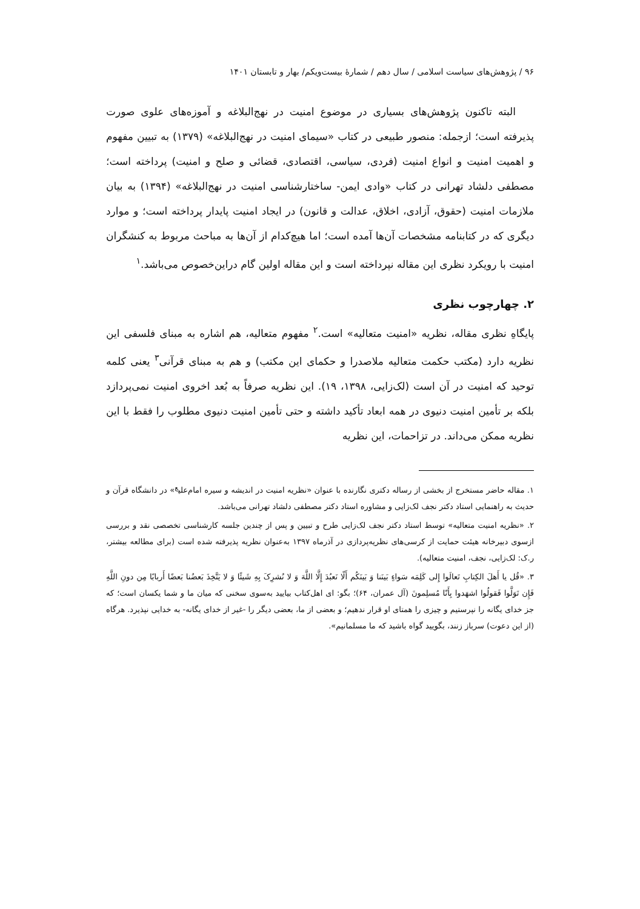۹۶ / پژوهش‌های سیاست اسلامی / سال دهم / شمارهٔ بیست‌ویکم/ بهار و تابستان ۱۴۰۱
البته تاکنون پژوهش‌های بسیاری در موضوع امنیت در نهج‌البلاغه و آموزه‌های علوی صورت پذیرفته است؛ ازجمله: منصور طبیعی در کتاب «سیمای امنیت در نهج‌البلاغه» (۱۳۷۹) به تبیین مفهوم و اهمیت امنیت و انواع امنیت (فردی، سیاسی، اقتصادی، قضائی و صلح و امنیت) پرداخته است؛ مصطفی دلشاد تهرانی در کتاب «وادی ایمن- ساختارشناسی امنیت در نهج‌البلاغه» (۱۳۹۴) به بیان ملازمات امنیت (حقوق، آزادی، اخلاق، عدالت و قانون) در ایجاد امنیت پایدار پرداخته است؛ و موارد دیگری که در کتابنامه مشخصات آن‌ها آمده است؛ اما هیچ‌کدام از آن‌ها به مباحث مربوط به کنشگران امنیت با رویکرد نظری این مقاله نپرداخته است و این مقاله اولین گام دراین‌خصوص می‌باشد.<sup>۱</sup>
۲. چهارچوب نظری
پایگاهِ نظری مقاله، نظریه «امنیت متعالیه» است.<sup>۲</sup> مفهوم متعالیه، هم اشاره به مبنای فلسفی این نظریه دارد (مکتب حکمت متعالیه ملاصدرا و حکمای این مکتب) و هم به مبنای قرآنی<sup>۳</sup> یعنی کلمه توحید که امنیت در آن است (لک‌زایی، ۱۳۹۸، ۱۹). این نظریه صرفاً به بُعد اخروی امنیت نمی‌پردازد بلکه بر تأمین امنیت دنیوی در همه ابعاد تأکید داشته و حتی تأمین امنیت دنیوی مطلوب را فقط با این نظریه ممکن می‌داند. در تزاحمات، این نظریه
۱. مقاله حاضر مستخرج از بخشی از رساله دکتری نگارنده با عنوان «نظریه امنیت در اندیشه و سیره امام‌علی<sup>ع</sup>» در دانشگاه قرآن و حدیث به راهنمایی استاد دکتر نجف لک‌زایی و مشاوره استاد دکتر مصطفی دلشاد تهرانی می‌باشد.
۲. «نظریه امنیت متعالیه» توسط استاد دکتر نجف لک‌زایی طرح و تبیین و پس از چندین جلسه کارشناسی تخصصی نقد و بررسی ازسوی دبیرخانه هیئت حمایت از کرسی‌های نظریه‌پردازی در آذرماه ۱۳۹۷ به‌عنوان نظریه پذیرفته شده است (برای مطالعه بیشتر، ر.ک: لک‌زایی، نجف، امنیت متعالیه).
۳. «قُل یا أَهلَ الکِتابِ تَعالَوا إِلی کَلِمَه سَواءٍ بَینَنا وَ بَینَکُم أَلّا نَعبُدَ إِلَّا اللَّهَ وَ لا نُشرِکَ بِهِ شَیئًا وَ لا یَتَّخِذَ بَعضُنا بَعضًا أَربابًا مِن دونِ اللَّهِ فَإِن تَوَلَّوا فَقولُوا اشهَدوا بِأَنّا مُسلِمونَ (آل عمران، ۶۴)؛ بگو: ای اهل‌کتاب بیایید به‌سوی سخنی که میان ما و شما یکسان است؛ که جز خدای یگانه را نپرستیم و چیزی را همتای او قرار ندهیم؛ و بعضی از ما، بعضی دیگر را -غیر از خدای یگانه- به خدایی نپذیرد. هرگاه (از این دعوت) سرباز زنند، بگویید گواه باشید که ما مسلمانیم».